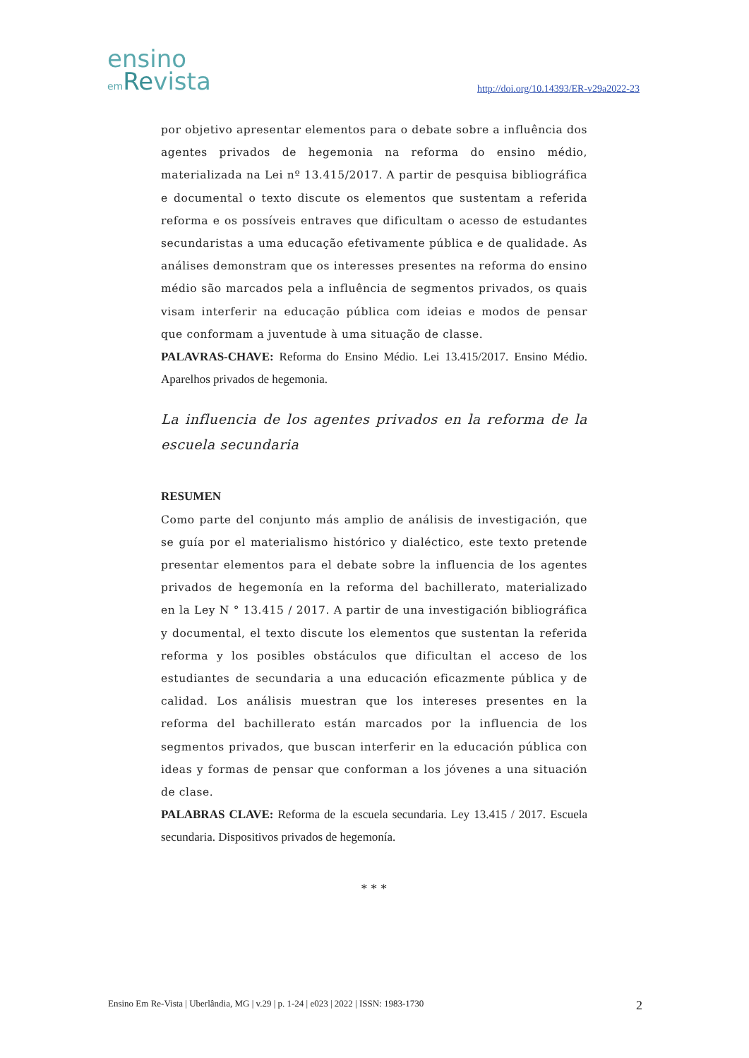ensino
em Revista
http://doi.org/10.14393/ER-v29a2022-23
por objetivo apresentar elementos para o debate sobre a influência dos agentes privados de hegemonia na reforma do ensino médio, materializada na Lei nº 13.415/2017. A partir de pesquisa bibliográfica e documental o texto discute os elementos que sustentam a referida reforma e os possíveis entraves que dificultam o acesso de estudantes secundaristas a uma educação efetivamente pública e de qualidade. As análises demonstram que os interesses presentes na reforma do ensino médio são marcados pela a influência de segmentos privados, os quais visam interferir na educação pública com ideias e modos de pensar que conformam a juventude à uma situação de classe.
PALAVRAS-CHAVE: Reforma do Ensino Médio. Lei 13.415/2017. Ensino Médio. Aparelhos privados de hegemonia.
La influencia de los agentes privados en la reforma de la escuela secundaria
RESUMEN
Como parte del conjunto más amplio de análisis de investigación, que se guía por el materialismo histórico y dialéctico, este texto pretende presentar elementos para el debate sobre la influencia de los agentes privados de hegemonía en la reforma del bachillerato, materializado en la Ley N ° 13.415 / 2017. A partir de una investigación bibliográfica y documental, el texto discute los elementos que sustentan la referida reforma y los posibles obstáculos que dificultan el acceso de los estudiantes de secundaria a una educación eficazmente pública y de calidad. Los análisis muestran que los intereses presentes en la reforma del bachillerato están marcados por la influencia de los segmentos privados, que buscan interferir en la educación pública con ideas y formas de pensar que conforman a los jóvenes a una situación de clase.
PALABRAS CLAVE: Reforma de la escuela secundaria. Ley 13.415 / 2017. Escuela secundaria. Dispositivos privados de hegemonía.
* * *
Ensino Em Re-Vista | Uberlândia, MG | v.29 | p. 1-24 | e023 | 2022 | ISSN: 1983-1730 2